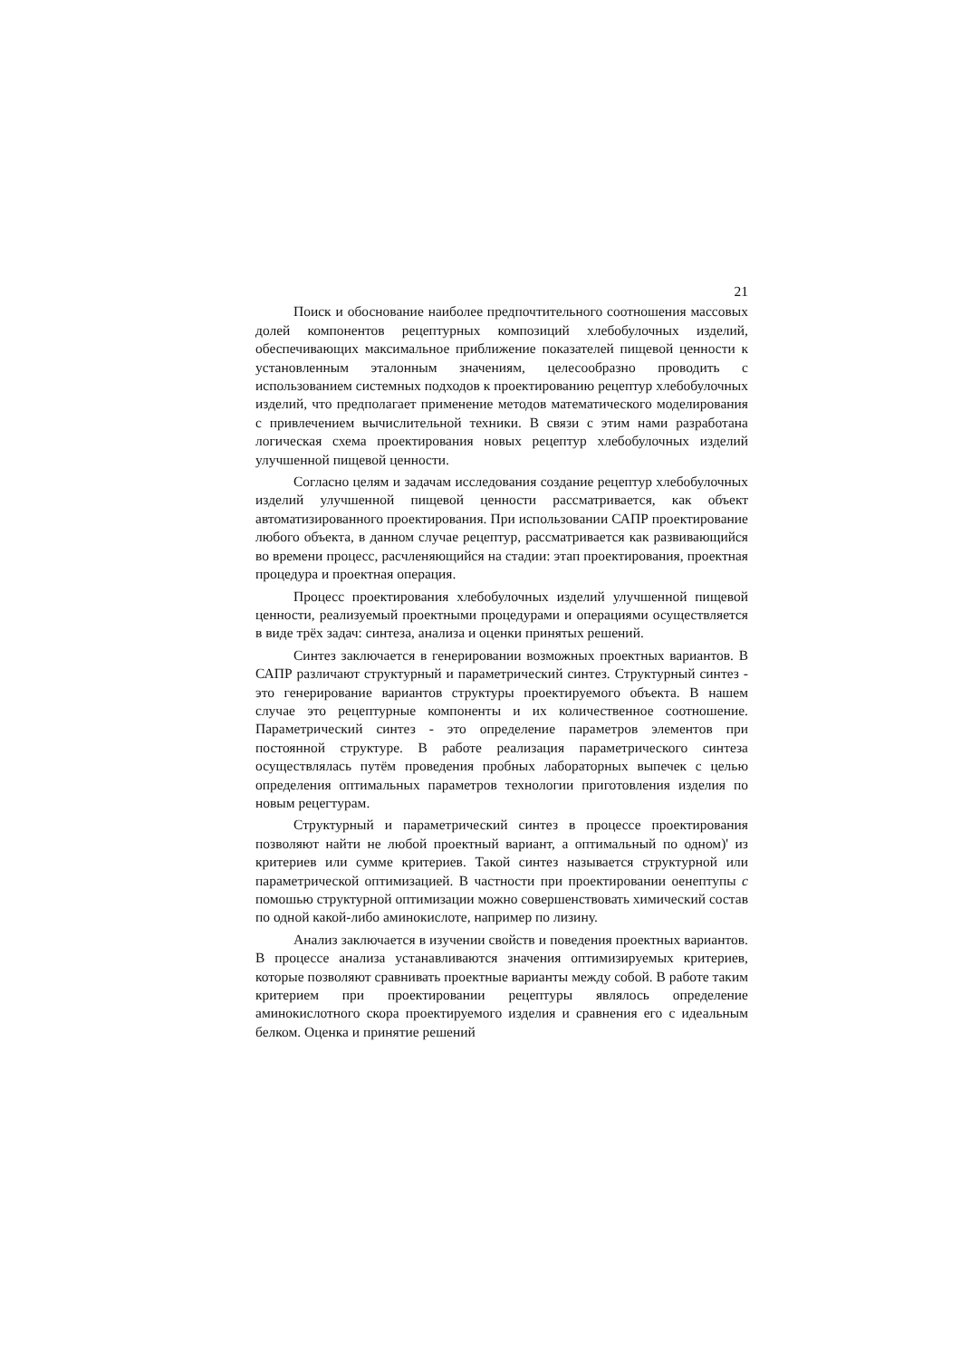21
Поиск и обоснование наиболее предпочтительного соотношения массовых долей компонентов рецептурных композиций хлебобулочных изделий, обеспечивающих максимальное приближение показателей пищевой ценности к установленным эталонным значениям, целесообразно проводить с использованием системных подходов к проектированию рецептур хлебобулочных изделий, что предполагает применение методов математического моделирования с привлечением вычислительной техники. В связи с этим нами разработана логическая схема проектирования новых рецептур хлебобулочных изделий улучшенной пищевой ценности.
Согласно целям и задачам исследования создание рецептур хлебобулочных изделий улучшенной пищевой ценности рассматривается, как объект автоматизированного проектирования. При использовании САПР проектирование любого объекта, в данном случае рецептур, рассматривается как развивающийся во времени процесс, расчленяющийся на стадии: этап проектирования, проектная процедура и проектная операция.
Процесс проектирования хлебобулочных изделий улучшенной пищевой ценности, реализуемый проектными процедурами и операциями осуществляется в виде трёх задач: синтеза, анализа и оценки принятых решений.
Синтез заключается в генерировании возможных проектных вариантов. В САПР различают структурный и параметрический синтез. Структурный синтез - это генерирование вариантов структуры проектируемого объекта. В нашем случае это рецептурные компоненты и их количественное соотношение. Параметрический синтез - это определение параметров элементов при постоянной структуре. В работе реализация параметрического синтеза осуществлялась путём проведения пробных лабораторных выпечек с целью определения оптимальных параметров технологии приготовления изделия по новым рецегтурам.
Структурный и параметрический синтез в процессе проектирования позволяют найти не любой проектный вариант, а оптимальный по одном)' из критериев или сумме критериев. Такой синтез называется структурной или параметрической оптимизацией. В частности при проектировании оенептупы с помошью структурной оптимизации можно совершенствовать химический состав по одной какой-либо аминокислоте, например по лизину.
Анализ заключается в изучении свойств и поведения проектных вариантов. В процессе анализа устанавливаются значения оптимизируемых критериев, которые позволяют сравнивать проектные варианты между собой. В работе таким критерием при проектировании рецептуры являлось определение аминокислотного скора проектируемого изделия и сравнения его с идеальным белком. Оценка и принятие решений